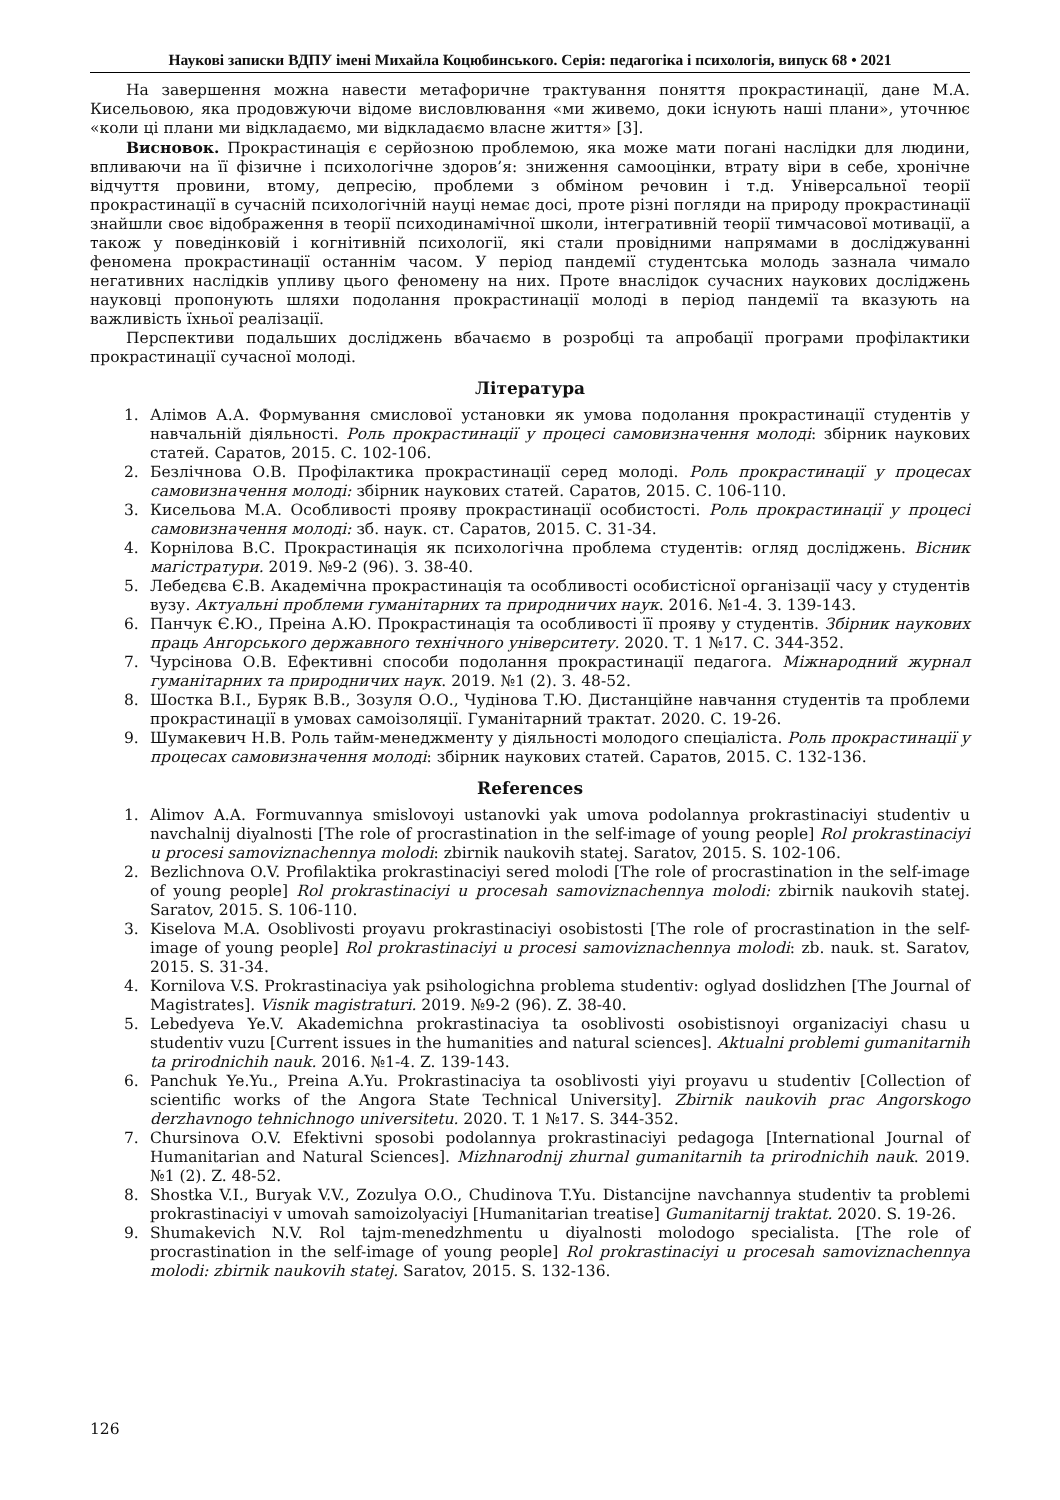Наукові записки ВДПУ імені Михайла Коцюбинського. Серія: педагогіка і психологія, випуск 68 • 2021
На завершення можна навести метафоричне трактування поняття прокрастинації, дане М.А. Кисельовою, яка продовжуючи відоме висловлювання «ми живемо, доки існують наші плани», уточнює «коли ці плани ми відкладаємо, ми відкладаємо власне життя» [3].
Висновок. Прокрастинація є серйозною проблемою, яка може мати погані наслідки для людини, впливаючи на її фізичне і психологічне здоров’я: зниження самооцінки, втрату віри в себе, хронічне відчуття провини, втому, депресію, проблеми з обміном речовин і т.д. Універсальної теорії прокрастинації в сучасній психологічній науці немає досі, проте різні погляди на природу прокрастинації знайшли своє відображення в теорії психодинамічної школи, інтегративній теорії тимчасової мотивації, а також у поведінковій і когнітивній психології, які стали провідними напрямами в досліджуванні феномена прокрастинації останнім часом. У період пандемії студентська молодь зазнала чимало негативних наслідків упливу цього феномену на них. Проте внаслідок сучасних наукових досліджень науковці пропонують шляхи подолання прокрастинації молоді в період пандемії та вказують на важливість їхньої реалізації.
Перспективи подальших досліджень вбачаємо в розробці та апробації програми профілактики прокрастинації сучасної молоді.
Література
1. Алімов А.А. Формування смислової установки як умова подолання прокрастинації студентів у навчальній діяльності. Роль прокрастинації у процесі самовизначення молоді: збірник наукових статей. Саратов, 2015. С. 102-106.
2. Безлічнова О.В. Профілактика прокрастинації серед молоді. Роль прокрастинації у процесах самовизначення молоді: збірник наукових статей. Саратов, 2015. С. 106-110.
3. Кисельова М.А. Особливості прояву прокрастинації особистості. Роль прокрастинації у процесі самовизначення молоді: зб. наук. ст. Саратов, 2015. С. 31-34.
4. Корнілова В.С. Прокрастинація як психологічна проблема студентів: огляд досліджень. Вісник магістратури. 2019. №9-2 (96). З. 38-40.
5. Лебедєва Є.В. Академічна прокрастинація та особливості особистісної організації часу у студентів вузу. Актуальні проблеми гуманітарних та природничих наук. 2016. №1-4. З. 139-143.
6. Панчук Є.Ю., Преіна А.Ю. Прокрастинація та особливості її прояву у студентів. Збірник наукових праць Ангорського державного технічного університету. 2020. Т. 1 №17. С. 344-352.
7. Чурсінова О.В. Ефективні способи подолання прокрастинації педагога. Міжнародний журнал гуманітарних та природничих наук. 2019. №1 (2). З. 48-52.
8. Шостка В.І., Буряк В.В., Зозуля О.О., Чудінова Т.Ю. Дистанційне навчання студентів та проблеми прокрастинації в умовах самоізоляції. Гуманітарний трактат. 2020. С. 19-26.
9. Шумакевич Н.В. Роль тайм-менеджменту у діяльності молодого спеціаліста. Роль прокрастинації у процесах самовизначення молоді: збірник наукових статей. Саратов, 2015. С. 132-136.
References
1. Alimov A.A. Formuvannya smislovoyi ustanovki yak umova podolannya prokrastinaciyi studentiv u navchalnij diyalnosti [The role of procrastination in the self-image of young people] Rol prokrastinaciyi u procesi samoviznachennya molodi: zbirnik naukovih statej. Saratov, 2015. S. 102-106.
2. Bezlichnova O.V. Profilaktika prokrastinaciyi sered molodi [The role of procrastination in the self-image of young people] Rol prokrastinaciyi u procesah samoviznachennya molodi: zbirnik naukovih statej. Saratov, 2015. S. 106-110.
3. Kiselova M.A. Osoblivosti proyavu prokrastinaciyi osobistosti [The role of procrastination in the self-image of young people] Rol prokrastinaciyi u procesi samoviznachennya molodi: zb. nauk. st. Saratov, 2015. S. 31-34.
4. Kornilova V.S. Prokrastinaciya yak psihologichna problema studentiv: oglyad doslidzhen [The Journal of Magistrates]. Visnik magistraturi. 2019. №9-2 (96). Z. 38-40.
5. Lebedyeva Ye.V. Akademichna prokrastinaciya ta osoblivosti osobistisnoyi organizaciyi chasu u studentiv vuzu [Current issues in the humanities and natural sciences]. Aktualni problemi gumanitarnih ta prirodnichih nauk. 2016. №1-4. Z. 139-143.
6. Panchuk Ye.Yu., Preina A.Yu. Prokrastinaciya ta osoblivosti yiyi proyavu u studentiv [Collection of scientific works of the Angora State Technical University]. Zbirnik naukovih prac Angorskogo derzhavnogo tehnichnogo universitetu. 2020. T. 1 №17. S. 344-352.
7. Chursinova O.V. Efektivni sposobi podolannya prokrastinaciyi pedagoga [International Journal of Humanitarian and Natural Sciences]. Mizhnarodnij zhurnal gumanitarnih ta prirodnichih nauk. 2019. №1 (2). Z. 48-52.
8. Shostka V.I., Buryak V.V., Zozulya O.O., Chudinova T.Yu. Distancijne navchannya studentiv ta problemi prokrastinaciyi v umovah samoizolyaciyi [Humanitarian treatise] Gumanitarnij traktat. 2020. S. 19-26.
9. Shumakevich N.V. Rol tajm-menedzhmentu u diyalnosti molodogo specialista. [The role of procrastination in the self-image of young people] Rol prokrastinaciyi u procesah samoviznachennya molodi: zbirnik naukovih statej. Saratov, 2015. S. 132-136.
126